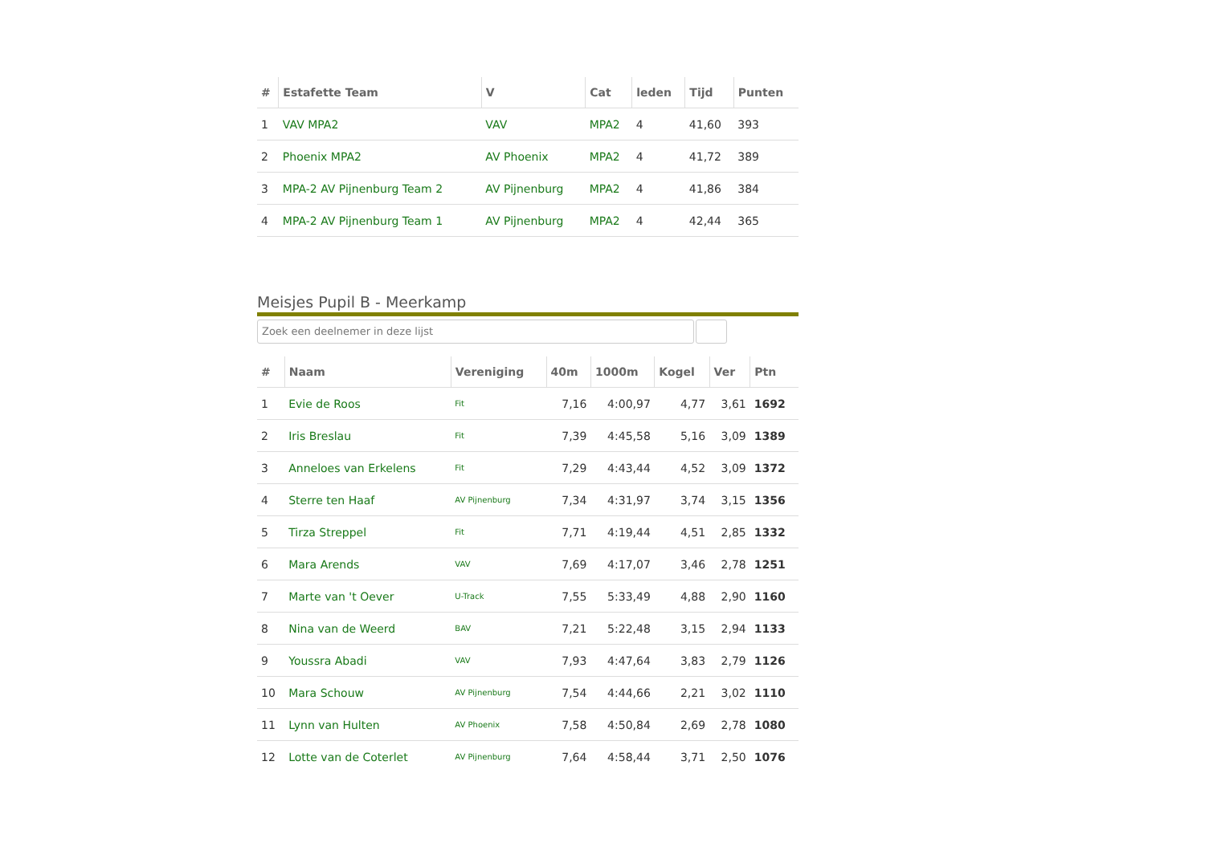| # | Estafette Team | V | Cat | leden | Tijd | Punten |
| --- | --- | --- | --- | --- | --- | --- |
| 1 | VAV MPA2 | VAV | MPA2 | 4 | 41,60 | 393 |
| 2 | Phoenix MPA2 | AV Phoenix | MPA2 | 4 | 41,72 | 389 |
| 3 | MPA-2 AV Pijnenburg Team 2 | AV Pijnenburg | MPA2 | 4 | 41,86 | 384 |
| 4 | MPA-2 AV Pijnenburg Team 1 | AV Pijnenburg | MPA2 | 4 | 42,44 | 365 |
Meisjes Pupil B - Meerkamp
Zoek een deelnemer in deze lijst
| # | Naam | Vereniging | 40m | 1000m | Kogel | Ver | Ptn |
| --- | --- | --- | --- | --- | --- | --- | --- |
| 1 | Evie de Roos | Fit | 7,16 | 4:00,97 | 4,77 | 3,61 | 1692 |
| 2 | Iris Breslau | Fit | 7,39 | 4:45,58 | 5,16 | 3,09 | 1389 |
| 3 | Anneloes van Erkelens | Fit | 7,29 | 4:43,44 | 4,52 | 3,09 | 1372 |
| 4 | Sterre ten Haaf | AV Pijnenburg | 7,34 | 4:31,97 | 3,74 | 3,15 | 1356 |
| 5 | Tirza Streppel | Fit | 7,71 | 4:19,44 | 4,51 | 2,85 | 1332 |
| 6 | Mara Arends | VAV | 7,69 | 4:17,07 | 3,46 | 2,78 | 1251 |
| 7 | Marte van 't Oever | U-Track | 7,55 | 5:33,49 | 4,88 | 2,90 | 1160 |
| 8 | Nina van de Weerd | BAV | 7,21 | 5:22,48 | 3,15 | 2,94 | 1133 |
| 9 | Youssra Abadi | VAV | 7,93 | 4:47,64 | 3,83 | 2,79 | 1126 |
| 10 | Mara Schouw | AV Pijnenburg | 7,54 | 4:44,66 | 2,21 | 3,02 | 1110 |
| 11 | Lynn van Hulten | AV Phoenix | 7,58 | 4:50,84 | 2,69 | 2,78 | 1080 |
| 12 | Lotte van de Coterlet | AV Pijnenburg | 7,64 | 4:58,44 | 3,71 | 2,50 | 1076 |